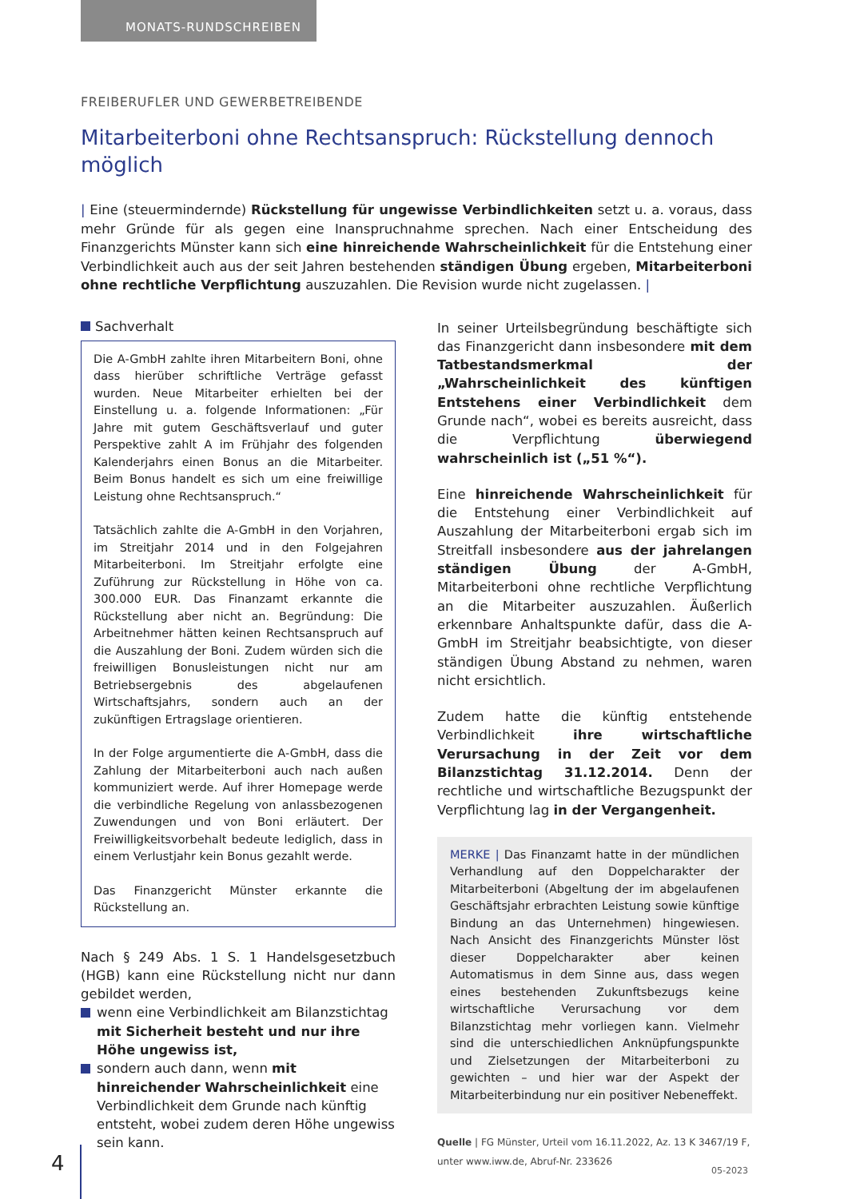MONATS-RUNDSCHREIBEN
FREIBERUFLER UND GEWERBETREIBENDE
Mitarbeiterboni ohne Rechtsanspruch: Rückstellung dennoch möglich
| Eine (steuermindernde) Rückstellung für ungewisse Verbindlichkeiten setzt u. a. voraus, dass mehr Gründe für als gegen eine Inanspruchnahme sprechen. Nach einer Entscheidung des Finanzgerichts Münster kann sich eine hinreichende Wahrscheinlichkeit für die Entstehung einer Verbindlichkeit auch aus der seit Jahren bestehenden ständigen Übung ergeben, Mitarbeiterboni ohne rechtliche Verpflichtung auszuzahlen. Die Revision wurde nicht zugelassen. |
Sachverhalt
Die A-GmbH zahlte ihren Mitarbeitern Boni, ohne dass hierüber schriftliche Verträge gefasst wurden. Neue Mitarbeiter erhielten bei der Einstellung u. a. folgende Informationen: „Für Jahre mit gutem Geschäftsverlauf und guter Perspektive zahlt A im Frühjahr des folgenden Kalenderjahrs einen Bonus an die Mitarbeiter. Beim Bonus handelt es sich um eine freiwillige Leistung ohne Rechtsanspruch.“
Tatsächlich zahlte die A-GmbH in den Vorjahren, im Streitjahr 2014 und in den Folgejahren Mitarbeiterboni. Im Streitjahr erfolgte eine Zuführung zur Rückstellung in Höhe von ca. 300.000 EUR. Das Finanzamt erkannte die Rückstellung aber nicht an. Begründung: Die Arbeitnehmer hätten keinen Rechtsanspruch auf die Auszahlung der Boni. Zudem würden sich die freiwilligen Bonusleistungen nicht nur am Betriebsergebnis des abgelaufenen Wirtschaftsjahrs, sondern auch an der zukünftigen Ertragslage orientieren.
In der Folge argumentierte die A-GmbH, dass die Zahlung der Mitarbeiterboni auch nach außen kommuniziert werde. Auf ihrer Homepage werde die verbindliche Regelung von anlassbezogenen Zuwendungen und von Boni erläutert. Der Freiwilligkeitsvorbehalt bedeute lediglich, dass in einem Verlustjahr kein Bonus gezahlt werde.
Das Finanzgericht Münster erkannte die Rückstellung an.
Nach § 249 Abs. 1 S. 1 Handelsgesetzbuch (HGB) kann eine Rückstellung nicht nur dann gebildet werden,
wenn eine Verbindlichkeit am Bilanzstichtag mit Sicherheit besteht und nur ihre Höhe ungewiss ist,
sondern auch dann, wenn mit hinreichender Wahrscheinlichkeit eine Verbindlichkeit dem Grunde nach künftig entsteht, wobei zudem deren Höhe ungewiss sein kann.
In seiner Urteilsbegründung beschäftigte sich das Finanzgericht dann insbesondere mit dem Tatbestandsmerkmal der „Wahrscheinlichkeit des künftigen Entstehens einer Verbindlichkeit dem Grunde nach“, wobei es bereits ausreicht, dass die Verpflichtung überwiegend wahrscheinlich ist („51 %“).
Eine hinreichende Wahrscheinlichkeit für die Entstehung einer Verbindlichkeit auf Auszahlung der Mitarbeiterboni ergab sich im Streitfall insbesondere aus der jahrelangen ständigen Übung der A-GmbH, Mitarbeiterboni ohne rechtliche Verpflichtung an die Mitarbeiter auszuzahlen. Äußerlich erkennbare Anhaltspunkte dafür, dass die A-GmbH im Streitjahr beabsichtigte, von dieser ständigen Übung Abstand zu nehmen, waren nicht ersichtlich.
Zudem hatte die künftig entstehende Verbindlichkeit ihre wirtschaftliche Verursachung in der Zeit vor dem Bilanzstichtag 31.12.2014. Denn der rechtliche und wirtschaftliche Bezugspunkt der Verpflichtung lag in der Vergangenheit.
MERKE | Das Finanzamt hatte in der mündlichen Verhandlung auf den Doppelcharakter der Mitarbeiterboni (Abgeltung der im abgelaufenen Geschäftsjahr erbrachten Leistung sowie künftige Bindung an das Unternehmen) hingewiesen. Nach Ansicht des Finanzgerichts Münster löst dieser Doppelcharakter aber keinen Automatismus in dem Sinne aus, dass wegen eines bestehenden Zukunftsbezugs keine wirtschaftliche Verursachung vor dem Bilanzstichtag mehr vorliegen kann. Vielmehr sind die unterschiedlichen Anknüpfungspunkte und Zielsetzungen der Mitarbeiterboni zu gewichten – und hier war der Aspekt der Mitarbeiterbindung nur ein positiver Nebeneffekt.
Quelle | FG Münster, Urteil vom 16.11.2022, Az. 13 K 3467/19 F, unter www.iww.de, Abruf-Nr. 233626
4 05-2023